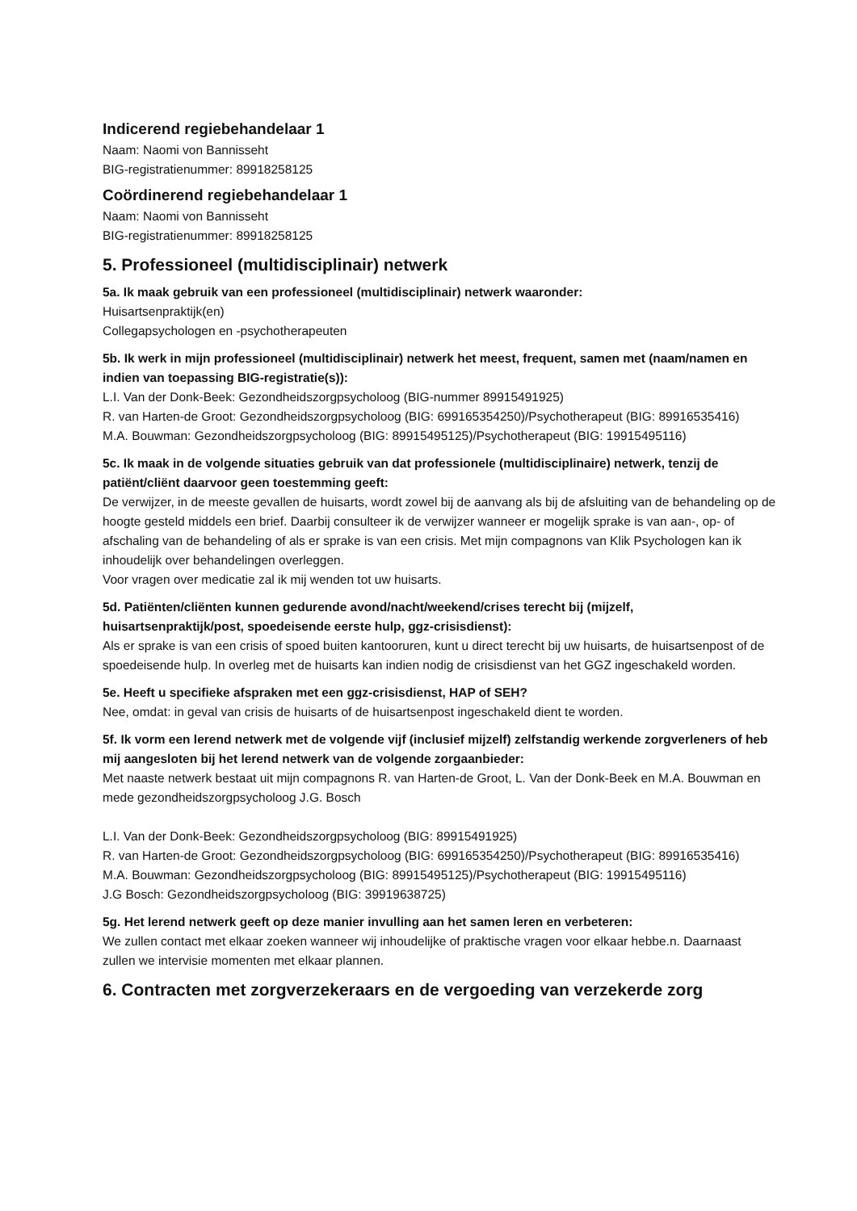Indicerend regiebehandelaar 1
Naam: Naomi von Bannisseht
BIG-registratienummer: 89918258125
Coördinerend regiebehandelaar 1
Naam: Naomi von Bannisseht
BIG-registratienummer: 89918258125
5. Professioneel (multidisciplinair) netwerk
5a. Ik maak gebruik van een professioneel (multidisciplinair) netwerk waaronder:
Huisartsenpraktijk(en)
Collegapsychologen en -psychotherapeuten
5b. Ik werk in mijn professioneel (multidisciplinair) netwerk het meest, frequent, samen met (naam/namen en indien van toepassing BIG-registratie(s)):
L.I. Van der Donk-Beek: Gezondheidszorgpsycholoog (BIG-nummer 89915491925)
R. van Harten-de Groot: Gezondheidszorgpsycholoog (BIG: 699165354250)/Psychotherapeut (BIG: 89916535416)
M.A. Bouwman: Gezondheidszorgpsycholoog (BIG: 89915495125)/Psychotherapeut (BIG: 19915495116)
5c. Ik maak in de volgende situaties gebruik van dat professionele (multidisciplinaire) netwerk, tenzij de patiënt/cliënt daarvoor geen toestemming geeft:
De verwijzer, in de meeste gevallen de huisarts, wordt zowel bij de aanvang als bij de afsluiting van de behandeling op de hoogte gesteld middels een brief. Daarbij consulteer ik de verwijzer wanneer er mogelijk sprake is van aan-, op- of afschaling van de behandeling of als er sprake is van een crisis. Met mijn compagnons van Klik Psychologen kan ik inhoudelijk over behandelingen overleggen.
Voor vragen over medicatie zal ik mij wenden tot uw huisarts.
5d. Patiënten/cliënten kunnen gedurende avond/nacht/weekend/crises terecht bij (mijzelf, huisartsenpraktijk/post, spoedeisende eerste hulp, ggz-crisisdienst):
Als er sprake is van een crisis of spoed buiten kantooruren, kunt u direct terecht bij uw huisarts, de huisartsenpost of de spoedeisende hulp. In overleg met de huisarts kan indien nodig de crisisdienst van het GGZ ingeschakeld worden.
5e. Heeft u specifieke afspraken met een ggz-crisisdienst, HAP of SEH?
Nee, omdat: in geval van crisis de huisarts of de huisartsenpost ingeschakeld dient te worden.
5f. Ik vorm een lerend netwerk met de volgende vijf (inclusief mijzelf) zelfstandig werkende zorgverleners of heb mij aangesloten bij het lerend netwerk van de volgende zorgaanbieder:
Met naaste netwerk bestaat uit mijn compagnons R. van Harten-de Groot, L. Van der Donk-Beek en M.A. Bouwman en mede gezondheidszorgpsycholoog J.G. Bosch
L.I. Van der Donk-Beek: Gezondheidszorgpsycholoog (BIG: 89915491925)
R. van Harten-de Groot: Gezondheidszorgpsycholoog (BIG: 699165354250)/Psychotherapeut (BIG: 89916535416)
M.A. Bouwman: Gezondheidszorgpsycholoog (BIG: 89915495125)/Psychotherapeut (BIG: 19915495116)
J.G Bosch: Gezondheidszorgpsycholoog (BIG: 39919638725)
5g. Het lerend netwerk geeft op deze manier invulling aan het samen leren en verbeteren:
We zullen contact met elkaar zoeken wanneer wij inhoudelijke of praktische vragen voor elkaar hebbe.n. Daarnaast zullen we intervisie momenten met elkaar plannen.
6. Contracten met zorgverzekeraars en de vergoeding van verzekerde zorg